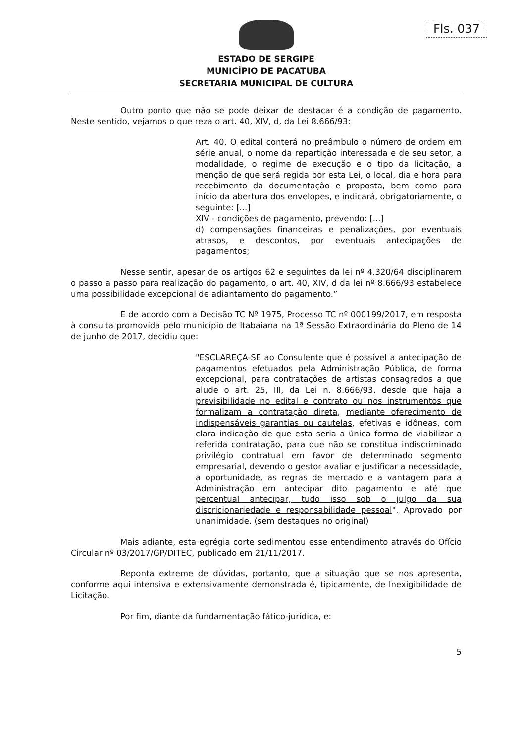Fls. 037
ESTADO DE SERGIPE
MUNICÍPIO DE PACATUBA
SECRETARIA MUNICIPAL DE CULTURA
Outro ponto que não se pode deixar de destacar é a condição de pagamento. Neste sentido, vejamos o que reza o art. 40, XIV, d, da Lei 8.666/93:
Art. 40. O edital conterá no preâmbulo o número de ordem em série anual, o nome da repartição interessada e de seu setor, a modalidade, o regime de execução e o tipo da licitação, a menção de que será regida por esta Lei, o local, dia e hora para recebimento da documentação e proposta, bem como para início da abertura dos envelopes, e indicará, obrigatoriamente, o seguinte: [...]
XIV - condições de pagamento, prevendo: [...]
d) compensações financeiras e penalizações, por eventuais atrasos, e descontos, por eventuais antecipações de pagamentos;
Nesse sentir, apesar de os artigos 62 e seguintes da lei nº 4.320/64 disciplinarem o passo a passo para realização do pagamento, o art. 40, XIV, d da lei nº 8.666/93 estabelece uma possibilidade excepcional de adiantamento do pagamento.”
E de acordo com a Decisão TC Nº 1975, Processo TC nº 000199/2017, em resposta à consulta promovida pelo município de Itabaiana na 1ª Sessão Extraordinária do Pleno de 14 de junho de 2017, decidiu que:
"ESCLAREÇA-SE ao Consulente que é possível a antecipação de pagamentos efetuados pela Administração Pública, de forma excepcional, para contratações de artistas consagrados a que alude o art. 25, III, da Lei n. 8.666/93, desde que haja a previsibilidade no edital e contrato ou nos instrumentos que formalizam a contratação direta, mediante oferecimento de indispensáveis garantias ou cautelas, efetivas e idôneas, com clara indicação de que esta seria a única forma de viabilizar a referida contratação, para que não se constitua indiscriminado privilégio contratual em favor de determinado segmento empresarial, devendo o gestor avaliar e justificar a necessidade, a oportunidade, as regras de mercado e a vantagem para a Administração em antecipar dito pagamento e até que percentual antecipar, tudo isso sob o julgo da sua discricionariedade e responsabilidade pessoal". Aprovado por unanimidade. (sem destaques no original)
Mais adiante, esta egrégia corte sedimentou esse entendimento através do Ofício Circular nº 03/2017/GP/DITEC, publicado em 21/11/2017.
Reponta extreme de dúvidas, portanto, que a situação que se nos apresenta, conforme aqui intensiva e extensivamente demonstrada é, tipicamente, de Inexigibilidade de Licitação.
Por fim, diante da fundamentação fático-jurídica, e:
5